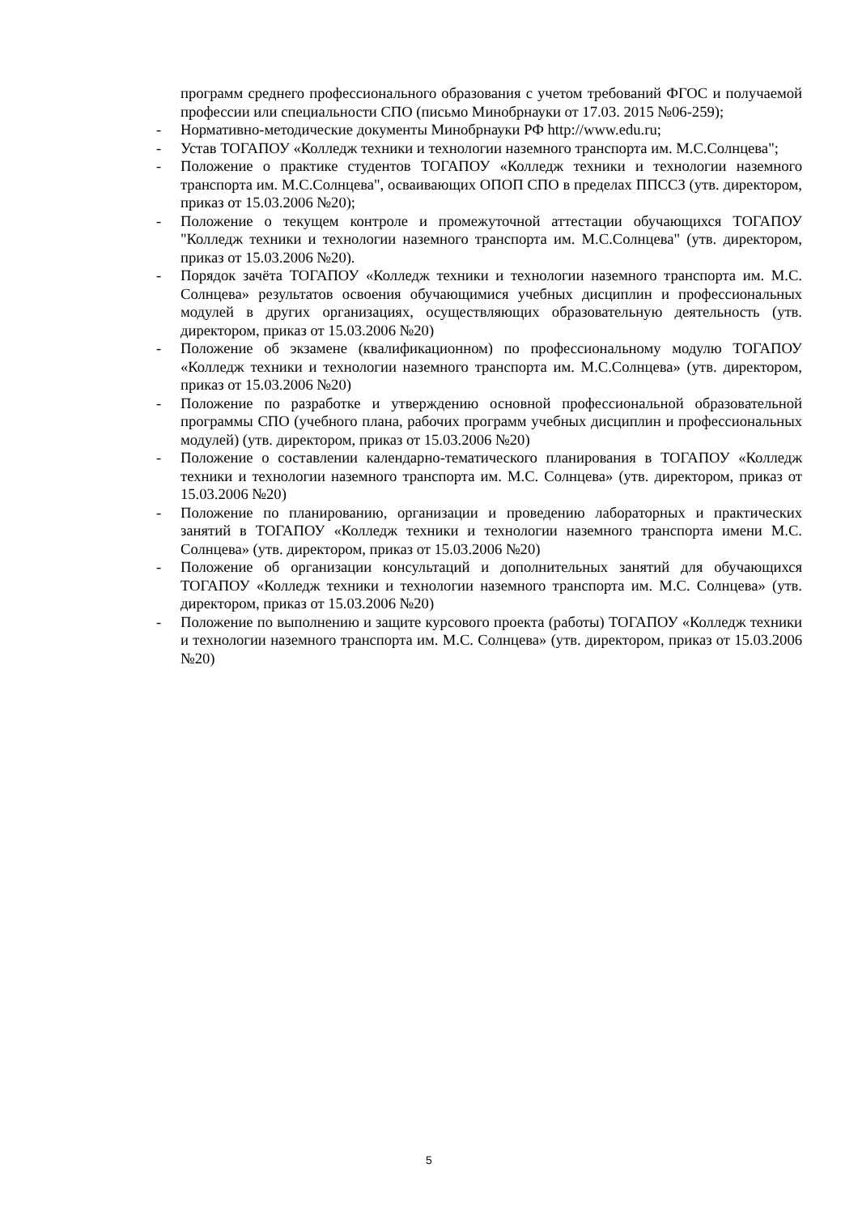программ среднего профессионального образования с учетом требований ФГОС и получаемой профессии или специальности СПО (письмо Минобрнауки от 17.03. 2015 №06-259);
- Нормативно-методические документы Минобрнауки РФ http://www.edu.ru;
- Устав ТОГАПОУ «Колледж техники и технологии наземного транспорта им. М.С.Солнцева";
- Положение о практике студентов ТОГАПОУ «Колледж техники и технологии наземного транспорта им. М.С.Солнцева", осваивающих ОПОП СПО в пределах ППССЗ (утв. директором, приказ от 15.03.2006 №20);
- Положение о текущем контроле и промежуточной аттестации обучающихся ТОГАПОУ "Колледж техники и технологии наземного транспорта им. М.С.Солнцева" (утв. директором, приказ от 15.03.2006 №20).
- Порядок зачёта ТОГАПОУ «Колледж техники и технологии наземного транспорта им. М.С. Солнцева» результатов освоения обучающимися учебных дисциплин и профессиональных модулей в других организациях, осуществляющих образовательную деятельность (утв. директором, приказ от 15.03.2006 №20)
- Положение об экзамене (квалификационном) по профессиональному модулю ТОГАПОУ «Колледж техники и технологии наземного транспорта им. М.С.Солнцева» (утв. директором, приказ от 15.03.2006 №20)
- Положение по разработке и утверждению основной профессиональной образовательной программы СПО (учебного плана, рабочих программ учебных дисциплин и профессиональных модулей) (утв. директором, приказ от 15.03.2006 №20)
- Положение о составлении календарно-тематического планирования в ТОГАПОУ «Колледж техники и технологии наземного транспорта им. М.С. Солнцева» (утв. директором, приказ от 15.03.2006 №20)
- Положение по планированию, организации и проведению лабораторных и практических занятий в ТОГАПОУ «Колледж техники и технологии наземного транспорта имени М.С. Солнцева» (утв. директором, приказ от 15.03.2006 №20)
- Положение об организации консультаций и дополнительных занятий для обучающихся ТОГАПОУ «Колледж техники и технологии наземного транспорта им. М.С. Солнцева» (утв. директором, приказ от 15.03.2006 №20)
- Положение по выполнению и защите курсового проекта (работы) ТОГАПОУ «Колледж техники и технологии наземного транспорта им. М.С. Солнцева» (утв. директором, приказ от 15.03.2006 №20)
5